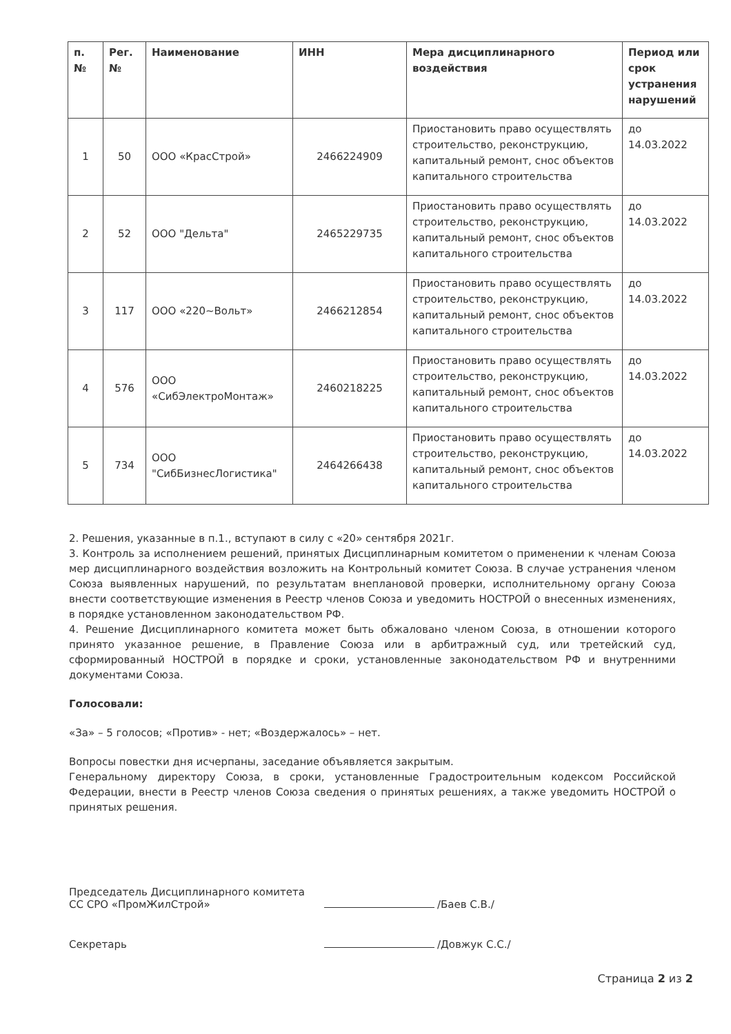| п. № | Рег. № | Наименование | ИНН | Мера дисциплинарного воздействия | Период или срок устранения нарушений |
| --- | --- | --- | --- | --- | --- |
| 1 | 50 | ООО «КрасСтрой» | 2466224909 | Приостановить право осуществлять строительство, реконструкцию, капитальный ремонт, снос объектов капитального строительства | до 14.03.2022 |
| 2 | 52 | ООО "Дельта" | 2465229735 | Приостановить право осуществлять строительство, реконструкцию, капитальный ремонт, снос объектов капитального строительства | до 14.03.2022 |
| 3 | 117 | ООО «220~Вольт» | 2466212854 | Приостановить право осуществлять строительство, реконструкцию, капитальный ремонт, снос объектов капитального строительства | до 14.03.2022 |
| 4 | 576 | ООО «СибЭлектроМонтаж» | 2460218225 | Приостановить право осуществлять строительство, реконструкцию, капитальный ремонт, снос объектов капитального строительства | до 14.03.2022 |
| 5 | 734 | ООО "СибБизнесЛогистика" | 2464266438 | Приостановить право осуществлять строительство, реконструкцию, капитальный ремонт, снос объектов капитального строительства | до 14.03.2022 |
2. Решения, указанные в п.1., вступают в силу с «20» сентября 2021г.
3. Контроль за исполнением решений, принятых Дисциплинарным комитетом о применении к членам Союза мер дисциплинарного воздействия возложить на Контрольный комитет Союза. В случае устранения членом Союза выявленных нарушений, по результатам внеплановой проверки, исполнительному органу Союза внести соответствующие изменения в Реестр членов Союза и уведомить НОСТРОЙ о внесенных изменениях, в порядке установленном законодательством РФ.
4. Решение Дисциплинарного комитета может быть обжаловано членом Союза, в отношении которого принято указанное решение, в Правление Союза или в арбитражный суд, или третейский суд, сформированный НОСТРОЙ в порядке и сроки, установленные законодательством РФ и внутренними документами Союза.
Голосовали:
«За» – 5 голосов; «Против» - нет; «Воздержалось» – нет.
Вопросы повестки дня исчерпаны, заседание объявляется закрытым.
Генеральному директору Союза, в сроки, установленные Градостроительным кодексом Российской Федерации, внести в Реестр членов Союза сведения о принятых решениях, а также уведомить НОСТРОЙ о принятых решения.
Председатель Дисциплинарного комитета
СС СРО «ПромЖилСтрой»
/Баев С.В./
Секретарь
/Довжук С.С./
Страница 2 из 2